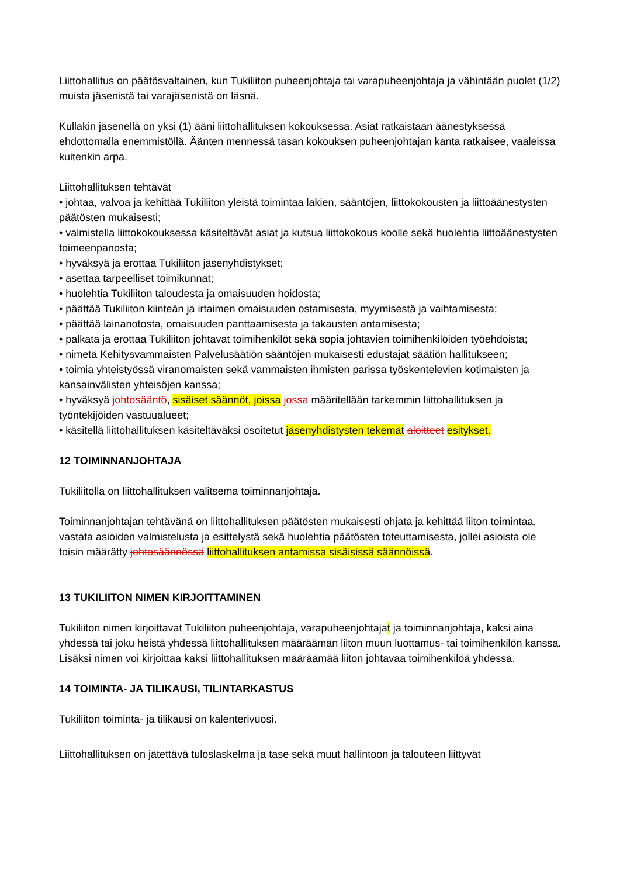Liittohallitus on päätösvaltainen, kun Tukiliiton puheenjohtaja tai varapuheenjohtaja ja vähintään puolet (1/2) muista jäsenistä tai varajäsenistä on läsnä.
Kullakin jäsenellä on yksi (1) ääni liittohallituksen kokouksessa. Asiat ratkaistaan äänestyksessä ehdottomalla enemmistöllä. Äänten mennessä tasan kokouksen puheenjohtajan kanta ratkaisee, vaaleissa kuitenkin arpa.
Liittohallituksen tehtävät
• johtaa, valvoa ja kehittää Tukiliiton yleistä toimintaa lakien, sääntöjen, liittokokousten ja liittoäänestysten päätösten mukaisesti;
• valmistella liittokokouksessa käsiteltävät asiat ja kutsua liittokokous koolle sekä huolehtia liittoäänestysten toimeenpanosta;
• hyväksyä ja erottaa Tukiliiton jäsenyhdistykset;
• asettaa tarpeelliset toimikunnat;
• huolehtia Tukiliiton taloudesta ja omaisuuden hoidosta;
• päättää Tukiliiton kiinteän ja irtaimen omaisuuden ostamisesta, myymisestä ja vaihtamisesta;
• päättää lainanotosta, omaisuuden panttaamisesta ja takausten antamisesta;
• palkata ja erottaa Tukiliiton johtavat toimihenkilöt sekä sopia johtavien toimihenkilöiden työehdoista;
• nimetä Kehitysvammaisten Palvelusäätiön sääntöjen mukaisesti edustajat säätiön hallitukseen;
• toimia yhteistyössä viranomaisten sekä vammaisten ihmisten parissa työskentelevien kotimaisten ja kansainvälisten yhteisöjen kanssa;
• hyväksyä johtosääntö, sisäiset säännöt, joissa jossa määritellään tarkemmin liittohallituksen ja työntekijöiden vastuualueet;
• käsitellä liittohallituksen käsiteltäväksi osoitetut jäsenyhdistysten tekemät aloitteet esitykset.
12 TOIMINNANJOHTAJA
Tukiliitolla on liittohallituksen valitsema toiminnanjohtaja.
Toiminnanjohtajan tehtävänä on liittohallituksen päätösten mukaisesti ohjata ja kehittää liiton toimintaa, vastata asioiden valmistelusta ja esittelystä sekä huolehtia päätösten toteuttamisesta, jollei asioista ole toisin määrätty johtosäännössä liittohallituksen antamissa sisäisissä säännöissä.
13 TUKILIITON NIMEN KIRJOITTAMINEN
Tukiliiton nimen kirjoittavat Tukiliiton puheenjohtaja, varapuheenjohtajat ja toiminnanjohtaja, kaksi aina yhdessä tai joku heistä yhdessä liittohallituksen määräämän liiton muun luottamus- tai toimihenkilön kanssa. Lisäksi nimen voi kirjoittaa kaksi liittohallituksen määräämää liiton johtavaa toimihenkilöä yhdessä.
14 TOIMINTA- JA TILIKAUSI, TILINTARKASTUS
Tukiliiton toiminta- ja tilikausi on kalenterivuosi.
Liittohallituksen on jätettävä tuloslaskelma ja tase sekä muut hallintoon ja talouteen liittyvät